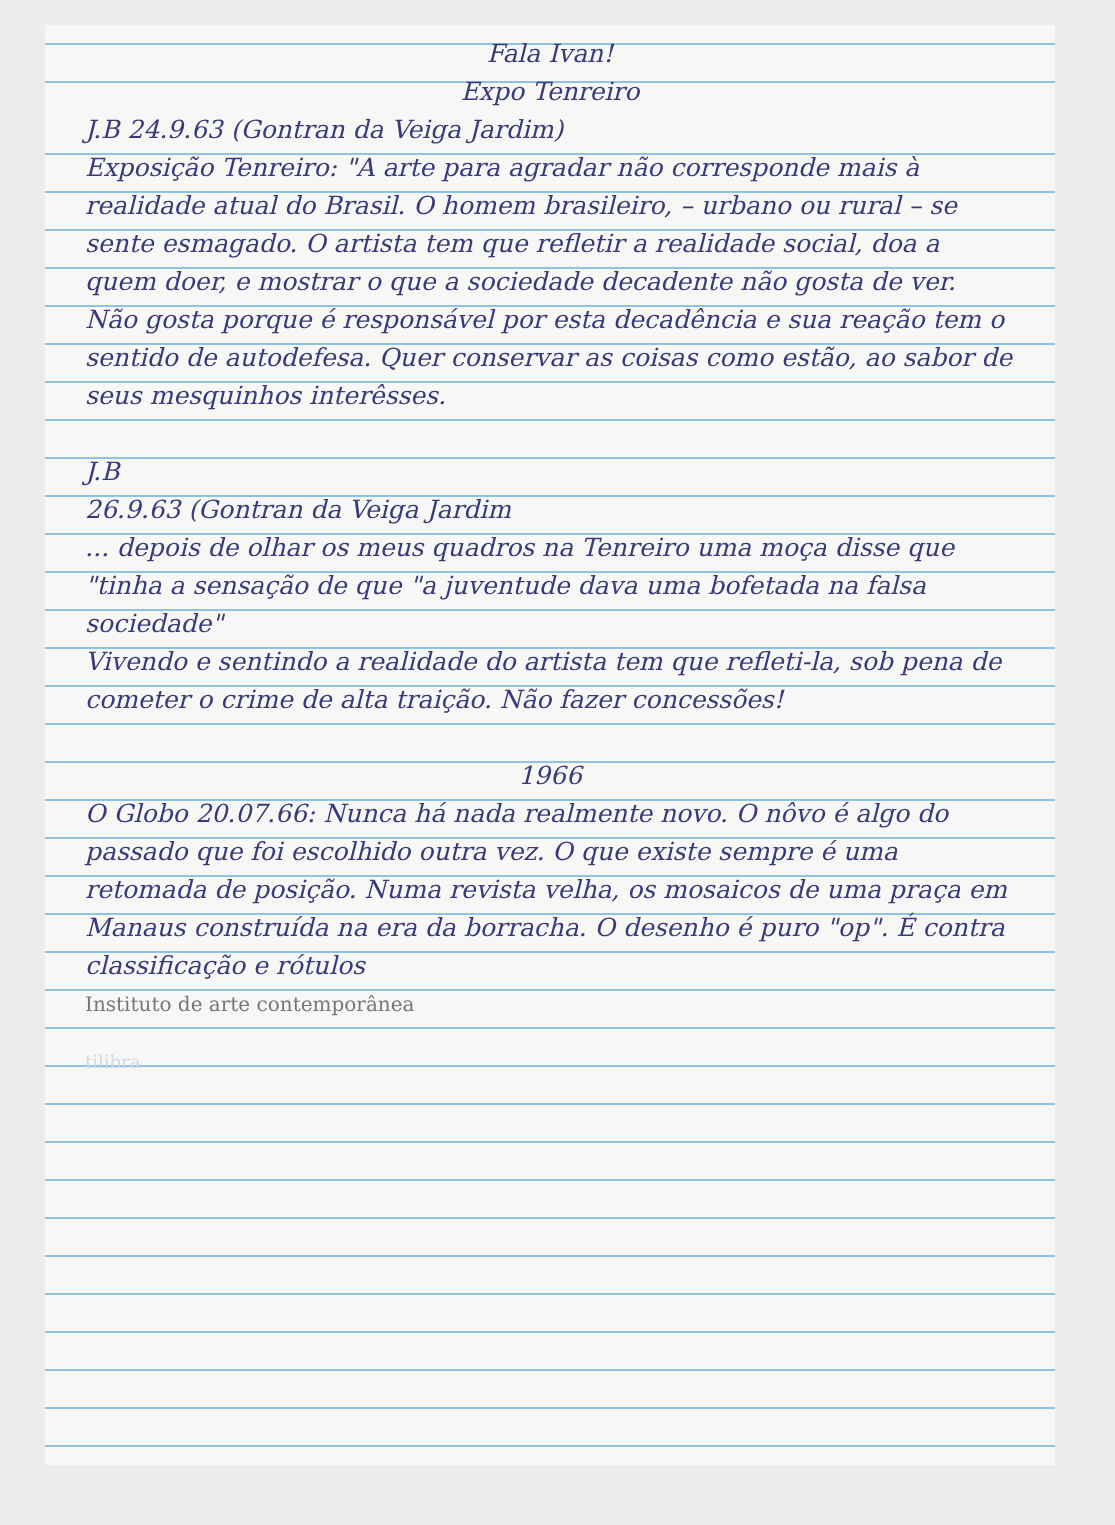Fala Ivan!
Expo Tenreiro
J.B 24.9.63 (Gontran da Veiga Jardim)
Exposição Tenreiro: "A arte para agradar não corresponde mais à realidade atual do Brasil. O homem brasileiro, – urbano ou rural – se sente esmagado. O artista tem que refletir a realidade social, doa a quem doer, e mostrar o que a sociedade decadente não gosta de ver. Não gosta porque é responsável por esta decadência e sua reação tem o sentido de autodefesa. Quer conservar as coisas como estão, ao sabor de seus mesquinhos interêsses.
J.B
26.9.63 (Gontran da Veiga Jardim
... depois de olhar os meus quadros na Tenreiro uma moça disse que "tinha a sensação de que "a juventude dava uma bofetada na falsa sociedade"
Vivendo e sentindo a realidade do artista tem que refleti-la, sob pena de cometer o crime de alta traição. Não fazer concessões!
1966
O Globo 20.07.66: Nunca há nada realmente novo. O nôvo é algo do passado que foi escolhido outra vez. O que existe sempre é uma retomada de posição. Numa revista velha, os mosaicos de uma praça em Manaus construída na era da borracha. O desenho é puro "op". É contra classificação e rótulos
Instituto de arte contemporânea
tilibra